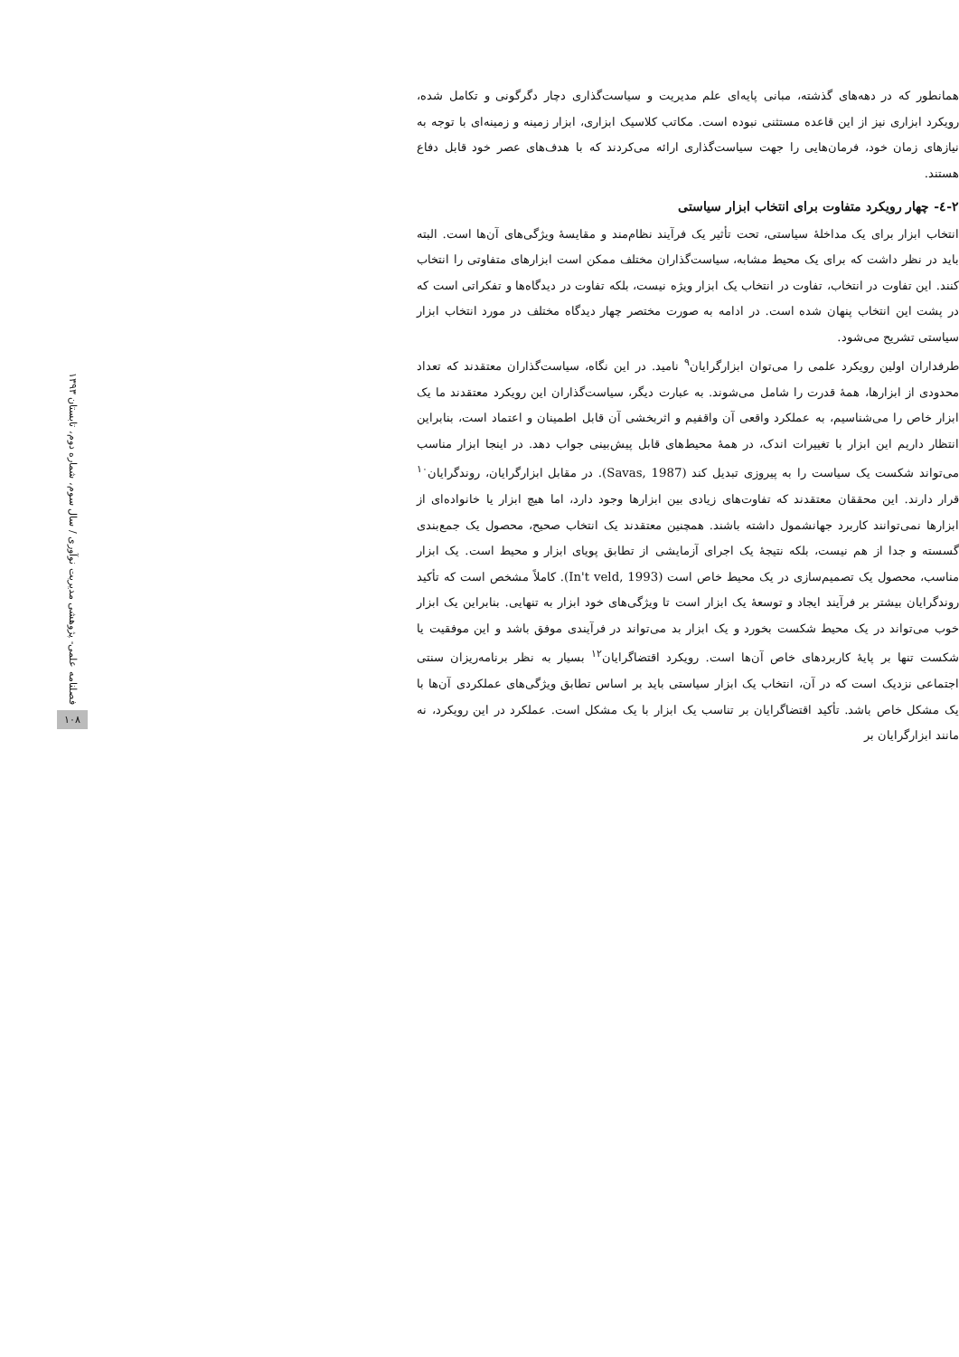همانطور که در دهه‌های گذشته، مبانی پایه‌ای علم مدیریت و سیاست‌گذاری دچار دگرگونی و تکامل شده، رویکرد ابزاری نیز از این قاعده مستثنی نبوده است. مکاتب کلاسیک ابزاری، ابزار زمینه و زمینه‌ای با توجه به نیازهای زمان خود، فرمان‌هایی را جهت سیاست‌گذاری ارائه می‌کردند که با هدف‌های عصر خود قابل دفاع هستند.
۲-٤- چهار رویکرد متفاوت برای انتخاب ابزار سیاستی
انتخاب ابزار برای یک مداخلهٔ سیاستی، تحت تأثیر یک فرآیند نظام‌مند و مقایسهٔ ویژگی‌های آن‌ها است. البته باید در نظر داشت که برای یک محیط مشابه، سیاست‌گذاران مختلف ممکن است ابزارهای متفاوتی را انتخاب کنند. این تفاوت در انتخاب، تفاوت در انتخاب یک ابزار ویژه نیست، بلکه تفاوت در دیدگاه‌ها و تفکراتی است که در پشت این انتخاب پنهان شده است. در ادامه به صورت مختصر چهار دیدگاه مختلف در مورد انتخاب ابزار سیاستی تشریح می‌شود.
طرفداران اولین رویکرد علمی را می‌توان ابزارگرایان<sup>۹</sup> نامید. در این نگاه، سیاست‌گذاران معتقدند که تعداد محدودی از ابزارها، همهٔ قدرت را شامل می‌شوند. به عبارت دیگر، سیاست‌گذاران این رویکرد معتقدند ما یک ابزار خاص را می‌شناسیم، به عملکرد واقعی آن واقفیم و اثربخشی آن قابل اطمینان و اعتماد است، بنابراین انتظار داریم این ابزار با تغییرات اندک، در همهٔ محیط‌های قابل پیش‌بینی جواب دهد. در اینجا ابزار مناسب می‌تواند شکست یک سیاست را به پیروزی تبدیل کند (Savas, 1987). در مقابل ابزارگرایان، روندگرایان<sup>۱۰</sup> قرار دارند. این محققان معتقدند که تفاوت‌های زیادی بین ابزارها وجود دارد، اما هیچ ابزار یا خانواده‌ای از ابزارها نمی‌توانند کاربرد جهانشمول داشته باشند. همچنین معتقدند یک انتخاب صحیح، محصول یک جمع‌بندی گسسته و جدا از هم نیست، بلکه نتیجهٔ یک اجرای آزمایشی از تطابق پویای ابزار و محیط است. یک ابزار مناسب، محصول یک تصمیم‌سازی در یک محیط خاص است (In't veld, 1993). کاملاً مشخص است که تأکید روندگرایان بیشتر بر فرآیند ایجاد و توسعهٔ یک ابزار است تا ویژگی‌های خود ابزار به تنهایی. بنابراین یک ابزار خوب می‌تواند در یک محیط شکست بخورد و یک ابزار بد می‌تواند در فرآیندی موفق باشد و این موفقیت یا شکست تنها بر پایهٔ کاربردهای خاص آن‌ها است. رویکرد اقتضاگرایان<sup>۱۲</sup> بسیار به نظر برنامه‌ریزان سنتی اجتماعی نزدیک است که در آن، انتخاب یک ابزار سیاستی باید بر اساس تطابق ویژگی‌های عملکردی آن‌ها با یک مشکل خاص باشد. تأکید اقتضاگرایان بر تناسب یک ابزار با یک مشکل است. عملکرد در این رویکرد، نه مانند ابزارگرایان بر
فصلنامه علمی- پژوهشی مدیریت نوآوری / سال سوم، شماره دوم، تابستان ۱۳۹۳
۱۰۸